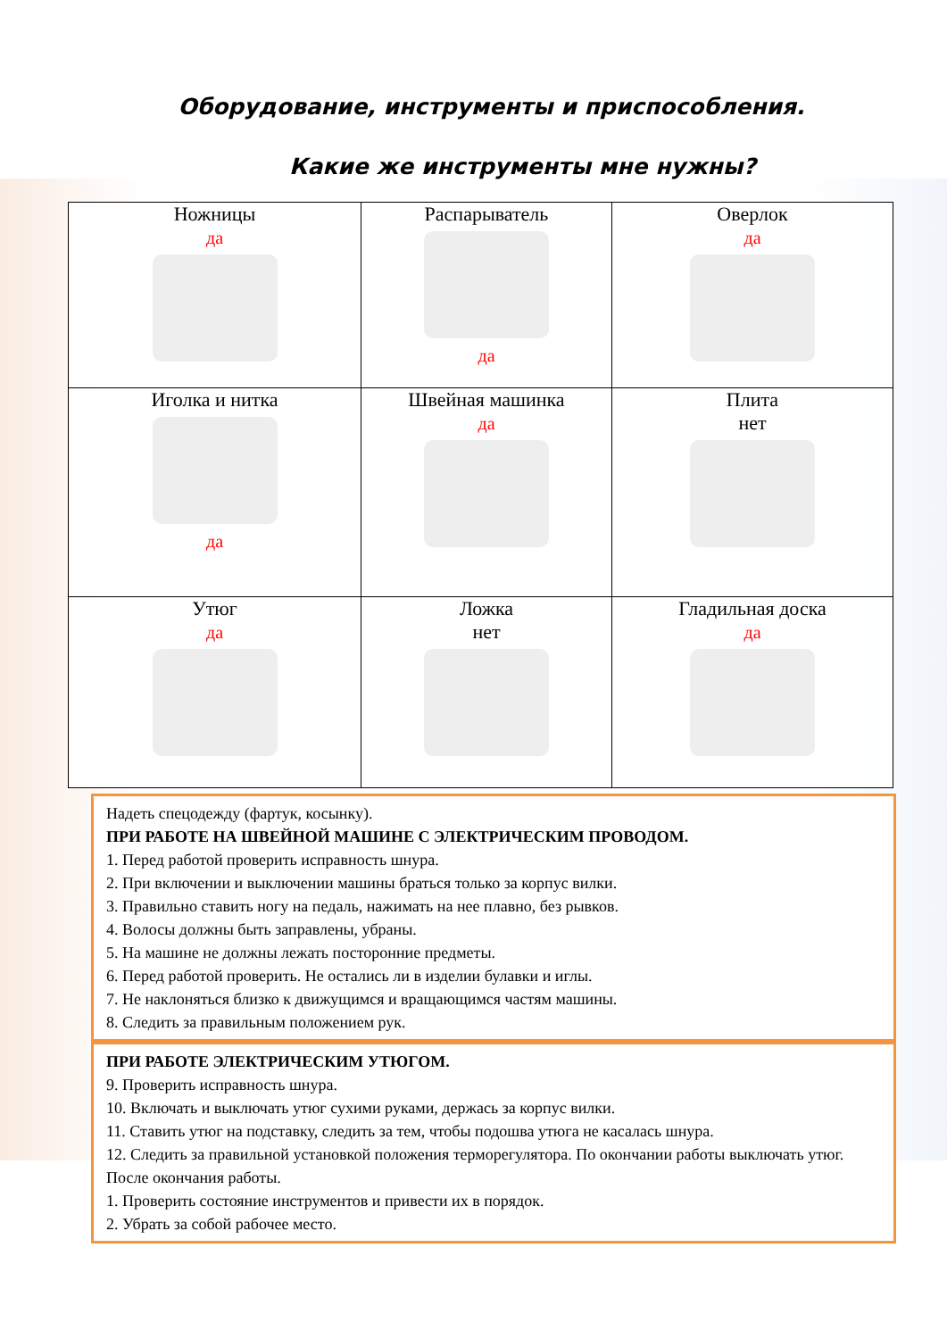Оборудование, инструменты и приспособления.
Какие же инструменты мне нужны?
| Ножницы да | Распарыватель да | Оверлок да |
| Иголка и нитка да | Швейная машинка да | Плита нет |
| Утюг да | Ложка нет | Гладильная доска да |
Надеть спецодежду (фартук, косынку).
ПРИ РАБОТЕ НА ШВЕЙНОЙ МАШИНЕ С ЭЛЕКТРИЧЕСКИМ ПРОВОДОМ.
1. Перед работой проверить исправность шнура.
2. При включении и выключении машины браться только за корпус вилки.
3. Правильно ставить ногу на педаль, нажимать на нее плавно, без рывков.
4. Волосы должны быть заправлены, убраны.
5. На машине не должны лежать посторонние предметы.
6. Перед работой проверить. Не остались ли в изделии булавки и иглы.
7. Не наклоняться близко к движущимся и вращающимся частям машины.
8. Следить за правильным положением рук.
ПРИ РАБОТЕ ЭЛЕКТРИЧЕСКИМ УТЮГОМ.
9. Проверить исправность шнура.
10. Включать и выключать утюг сухими руками, держась за корпус вилки.
11. Ставить утюг на подставку, следить за тем, чтобы подошва утюга не касалась шнура.
12. Следить за правильной установкой положения терморегулятора. По окончании работы выключать утюг.
После окончания работы.
1. Проверить состояние инструментов и привести их в порядок.
2. Убрать за собой рабочее место.